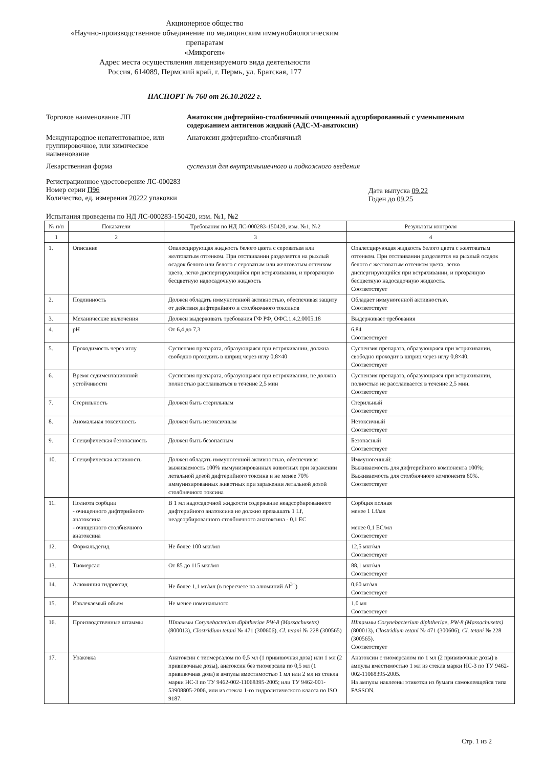Акционерное общество
«Научно-производственное объединение по медицинским иммунобиологическим препаратам
«Микроген»
Адрес места осуществления лицензируемого вида деятельности
Россия, 614089, Пермский край, г. Пермь, ул. Братская, 177
ПАСПОРТ № 760 от 26.10.2022 г.
Торговое наименование ЛП Анатоксин дифтерийно-столбнячный очищенный адсорбированный с уменьшенным содержанием антигенов жидкий (АДС-М-анатоксин)
Международное непатентованное, или группировочное, или химическое наименование
Анатоксин дифтерийно-столбнячный
Лекарственная форма суспензия для внутримышечного и подкожного введения
Регистрационное удостоверение ЛС-000283
Номер серии П96
Количество, ед. измерения 20222 упаковки
Дата выпуска 09.22
Годен до 09.25
Испытания проведены по НД ЛС-000283-150420, изм. №1, №2
| № п/п | Показатели | Требования по НД ЛС-000283-150420, изм. №1, №2 | Результаты контроля |
| --- | --- | --- | --- |
| 1 | 2 | 3 | 4 |
| 1. | Описание | Опалесцирующая жидкость белого цвета с сероватым или желтоватым оттенком. При отстаивании разделяется на рыхлый осадок белого или белого с сероватым или желтоватым оттенком цвета, легко диспергирующийся при встряхивании, и прозрачную бесцветную надосадочную жидкость | Опалесцирующая жидкость белого цвета с желтоватым оттенком. При отстаивании разделяется на рыхлый осадок белого с желтоватым оттенком цвета, легко диспергирующийся при встряхивании, и прозрачную бесцветную надосадочную жидкость. Соответствует |
| 2. | Подлинность | Должен обладать иммуногенной активностью, обеспечивая защиту от действия дифтерийного и столбнячного токсинов | Обладает иммуногенной активностью. Соответствует |
| 3. | Механические включения | Должен выдерживать требования ГФ РФ, ОФС.1.4.2.0005.18 | Выдерживает требования |
| 4. | pH | От 6,4 до 7,3 | 6,84 Соответствует |
| 5. | Проходимость через иглу | Суспензия препарата, образующаяся при встряхивании, должна свободно проходить в шприц через иглу 0,8×40 | Суспензия препарата, образующаяся при встряхивании, свободно проходит в шприц через иглу 0,8×40. Соответствует |
| 6. | Время седиментационной устойчивости | Суспензия препарата, образующаяся при встряхивании, не должна полностью расслаиваться в течение 2,5 мин | Суспензия препарата, образующаяся при встряхивании, полностью не расслаивается в течение 2,5 мин. Соответствует |
| 7. | Стерильность | Должен быть стерильным | Стерильный Соответствует |
| 8. | Аномальная токсичность | Должен быть нетоксичным | Нетоксичный Соответствует |
| 9. | Специфическая безопасность | Должен быть безопасным | Безопасный Соответствует |
| 10. | Специфическая активность | Должен обладать иммуногенной активностью, обеспечивая выживаемость 100% иммунизированных животных при заражении летальной дозой дифтерийного токсина и не менее 70% иммунизированных животных при заражении летальной дозой столбнячного токсина | Иммуногенный: Выживаемость для дифтерийного компонента 100%; Выживаемость для столбнячного компонента 80%. Соответствует |
| 11. | Полнота сорбции - очищенного дифтерийного анатоксина - очищенного столбнячного анатоксина | В 1 мл надосадочной жидкости содержание неадсорбированного дифтерийного анатоксина не должно превышать 1 Lf, неадсорбированного столбнячного анатоксина - 0,1 ЕС | Сорбция полная менее 1 Lf/мл менее 0,1 ЕС/мл Соответствует |
| 12. | Формальдегид | Не более 100 мкг/мл | 12,5 мкг/мл Соответствует |
| 13. | Тиомерсал | От 85 до 115 мкг/мл | 88,1 мкг/мл Соответствует |
| 14. | Алюминия гидроксид | Не более 1,1 мг/мл (в пересчете на алюминий Al<sup>3+</sup>) | 0,60 мг/мл Соответствует |
| 15. | Извлекаемый объем | Не менее номинального | 1,0 мл Соответствует |
| 16. | Производственные штаммы | Штаммы Corynebacterium diphtheriae PW-8 (Massachusetts) (800013), Clostridium tetani № 471 (300606), Cl. tetani № 228 (300565) | Штаммы Corynebacterium diphtheriae, PW-8 (Massachusetts) (800013), Clostridium tetani № 471 (300606), Cl. tetani № 228 (300565). Соответствует |
| 17. | Упаковка | Анатоксин с тиомерсалом по 0,5 мл (1 прививочная доза) или 1 мл (2 прививочные дозы), анатоксин без тиомерсала по 0,5 мл (1 прививочная доза) в ампулы вместимостью 1 мл или 2 мл из стекла марки НС-3 по ТУ 9462-002-11068395-2005; или ТУ 9462-001-53908805-2006, или из стекла 1-го гидролитического класса по ISO 9187. | Анатоксин с тиомерсалом по 1 мл (2 прививочные дозы) в ампулы вместимостью 1 мл из стекла марки НС-3 по ТУ 9462-002-11068395-2005. На ампулы наклеены этикетки из бумаги самоклеящейся типа FASSON. |
Стр. 1 из 2